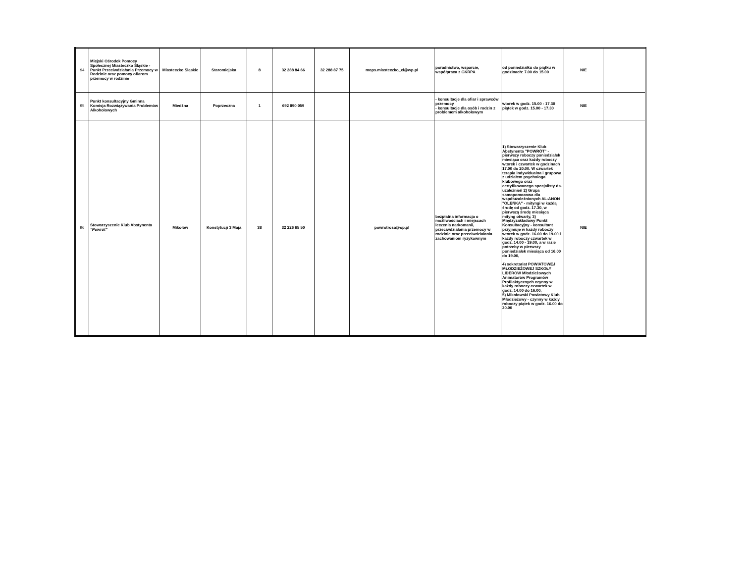| 94 | Miejski Ośrodek Pomocy Społecznej Miasteczko Śląskie - Punkt Przeciwdziałania Przemocy w Rodzinie oraz pomocy ofiarom przemocy w rodzinie | Miasteczko Śląskie | Staromiejska | 8 | 32 288 84 66 | 32 288 87 75 | mops.miasteczko_xl@wp.pl | poradnictwo, wsparcie, współpraca z GKRPA | od poniedziałku do piątku w godzinach: 7.00 do 15.00 | NIE | |
| 95 | Punkt konsultacyjny Gminna Komisja Rozwiązywania Problemów Alkoholowych | Miedźna | Poprzeczna | 1 | 692 890 059 | | | - konsultacje dla ofiar i sprawców przemocy - konsultacje dla osób i rodzin z problemem alkoholowym | wtorek w godz. 15.00 - 17.30 piątek w godz. 15.00 - 17.30 | NIE | |
| 96 | Stowarzyszenie Klub Abstynenta "Powrót" | Mikołów | Konstytucji 3 Maja | 38 | 32 226 65 50 | | powrotrosa@op.pl | bezpłatna informacja o możliwościach i miejscach leczenia narkomanii, przeciwdziałania przemocy w rodzinie oraz przeciwdziałania zachowaniom ryzykownym | 1) Stowarzyszenie Klub Abstynenta "POWRÓT" - pierwszy roboczy poniedziałek miesiąca oraz każdy roboczy wtorek i czwartek w godzinach 17.00 do 20.00. W czwartek terapia indywidualna i grupowa z udziałem psychologa klubowego oraz certyfikowanego specjalisty ds. uzależnień 2) Grupa samopomocowa dla współuzależnionych AL-ANON "OLEŃKA" - mityngi w każdą środę od godz. 17.30, w pierwszą środę miesiąca mityng otwarty, 3) Międzyzakładowy Punkt Konsultacyjny - konsultant przyjmuje w każdy roboczy wtorek w godz. 16.00 do 19.00 i każdy roboczy czwartek w godz. 14.00 - 19.00, a w razie potrzeby w pierwszy poniedziałek miesiąca od 16.00 do 19.00, 4) sekretariat POWIATOWEJ MŁODZIEŻOWEJ SZKOŁY LIDERÓW Młodzieżowych Animatorów Programów Profilaktycznych czynny w każdy roboczy czwartek w godz. 14.00 do 16.00, 5) Mikołowski Powiatowy Klub Młodzieżowy - czynny w każdy roboczy piątek w godz. 16.00 do 20.00 | NIE | |